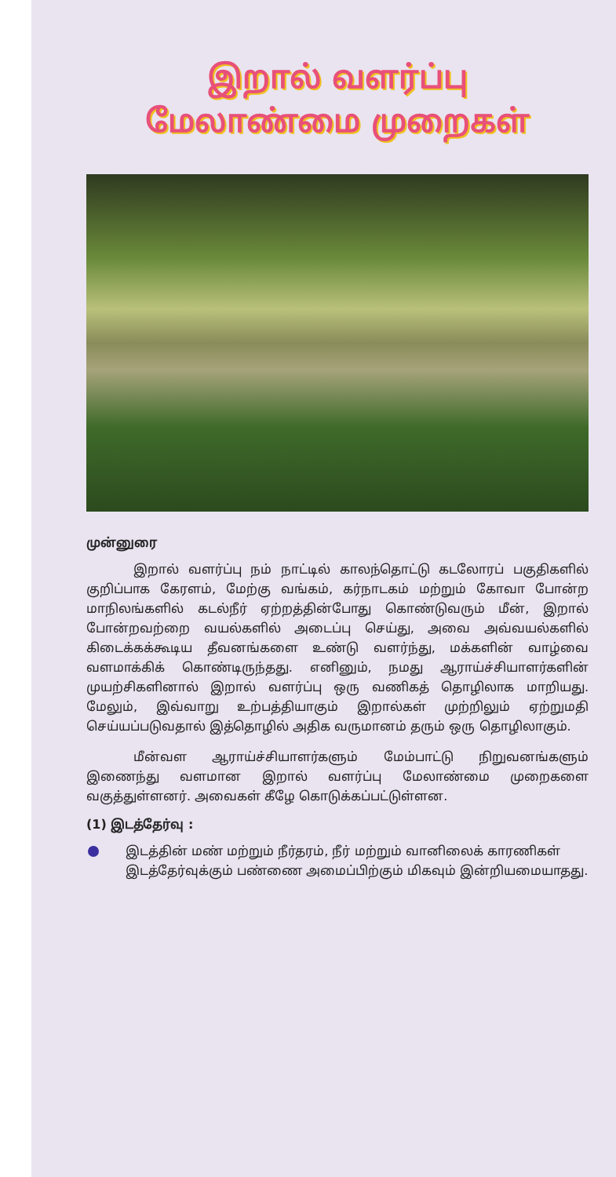இறால் வளர்ப்பு
மேலாண்மை முறைகள்
முன்னுரை
இறால் வளர்ப்பு நம் நாட்டில் காலந்தொட்டு கடலோரப் பகுதிகளில் குறிப்பாக கேரளம், மேற்கு வங்கம், கர்நாடகம் மற்றும் கோவா போன்ற மாநிலங்களில் கடல்நீர் ஏற்றத்தின்போது கொண்டுவரும் மீன், இறால் போன்றவற்றை வயல்களில் அடைப்பு செய்து, அவை அவ்வயல்களில் கிடைக்கக்கூடிய தீவனங்களை உண்டு வளர்ந்து, மக்களின் வாழ்வை வளமாக்கிக் கொண்டிருந்தது. எனினும், நமது ஆராய்ச்சியாளர்களின் முயற்சிகளினால் இறால் வளர்ப்பு ஒரு வணிகத் தொழிலாக மாறியது. மேலும், இவ்வாறு உற்பத்தியாகும் இறால்கள் முற்றிலும் ஏற்றுமதி செய்யப்படுவதால் இத்தொழில் அதிக வருமானம் தரும் ஒரு தொழிலாகும்.
மீன்வள ஆராய்ச்சியாளர்களும் மேம்பாட்டு நிறுவனங்களும் இணைந்து வளமான இறால் வளர்ப்பு மேலாண்மை முறைகளை வகுத்துள்ளனர். அவைகள் கீழே கொடுக்கப்பட்டுள்ளன.
(1) இடத்தேர்வு :
இடத்தின் மண் மற்றும் நீர்தரம், நீர் மற்றும் வானிலைக் காரணிகள் இடத்தேர்வுக்கும் பண்ணை அமைப்பிற்கும் மிகவும் இன்றியமையாதது.